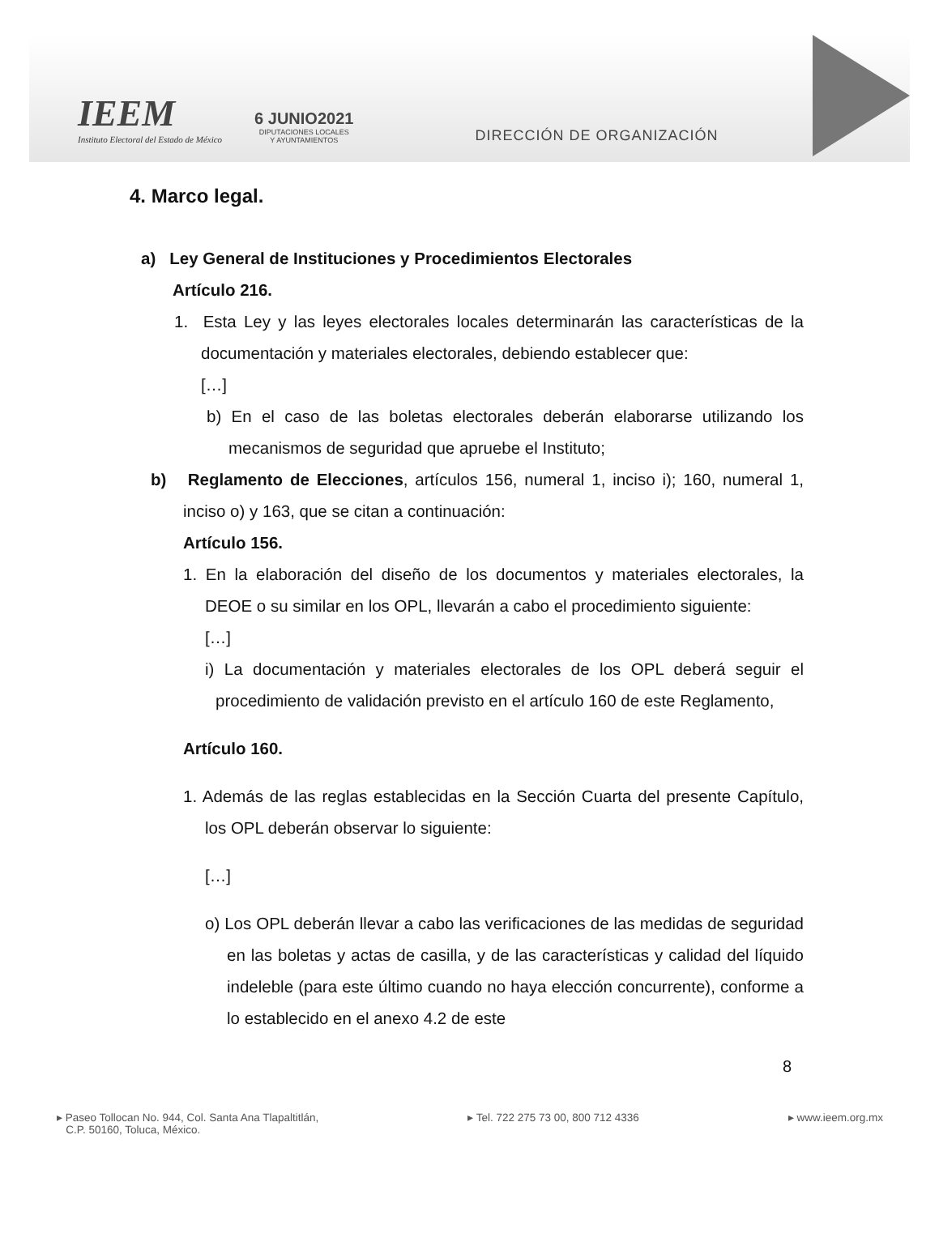IEEM
Instituto Electoral del Estado de México
6 JUNIO2021
DIPUTACIONES LOCALES
Y AYUNTAMIENTOS
DIRECCIÓN DE ORGANIZACIÓN
4. Marco legal.
a) Ley General de Instituciones y Procedimientos Electorales
Artículo 216.
1. Esta Ley y las leyes electorales locales determinarán las características de la documentación y materiales electorales, debiendo establecer que:
[…]
b) En el caso de las boletas electorales deberán elaborarse utilizando los mecanismos de seguridad que apruebe el Instituto;
b) Reglamento de Elecciones, artículos 156, numeral 1, inciso i); 160, numeral 1, inciso o) y 163, que se citan a continuación:
Artículo 156.
1. En la elaboración del diseño de los documentos y materiales electorales, la DEOE o su similar en los OPL, llevarán a cabo el procedimiento siguiente:
[…]
i) La documentación y materiales electorales de los OPL deberá seguir el procedimiento de validación previsto en el artículo 160 de este Reglamento,
Artículo 160.
1. Además de las reglas establecidas en la Sección Cuarta del presente Capítulo, los OPL deberán observar lo siguiente:
[…]
o) Los OPL deberán llevar a cabo las verificaciones de las medidas de seguridad en las boletas y actas de casilla, y de las características y calidad del líquido indeleble (para este último cuando no haya elección concurrente), conforme a lo establecido en el anexo 4.2 de este
8
▸ Paseo Tollocan No. 944, Col. Santa Ana Tlapaltitlán,
C.P. 50160, Toluca, México.
▸ Tel. 722 275 73 00, 800 712 4336
▸ www.ieem.org.mx